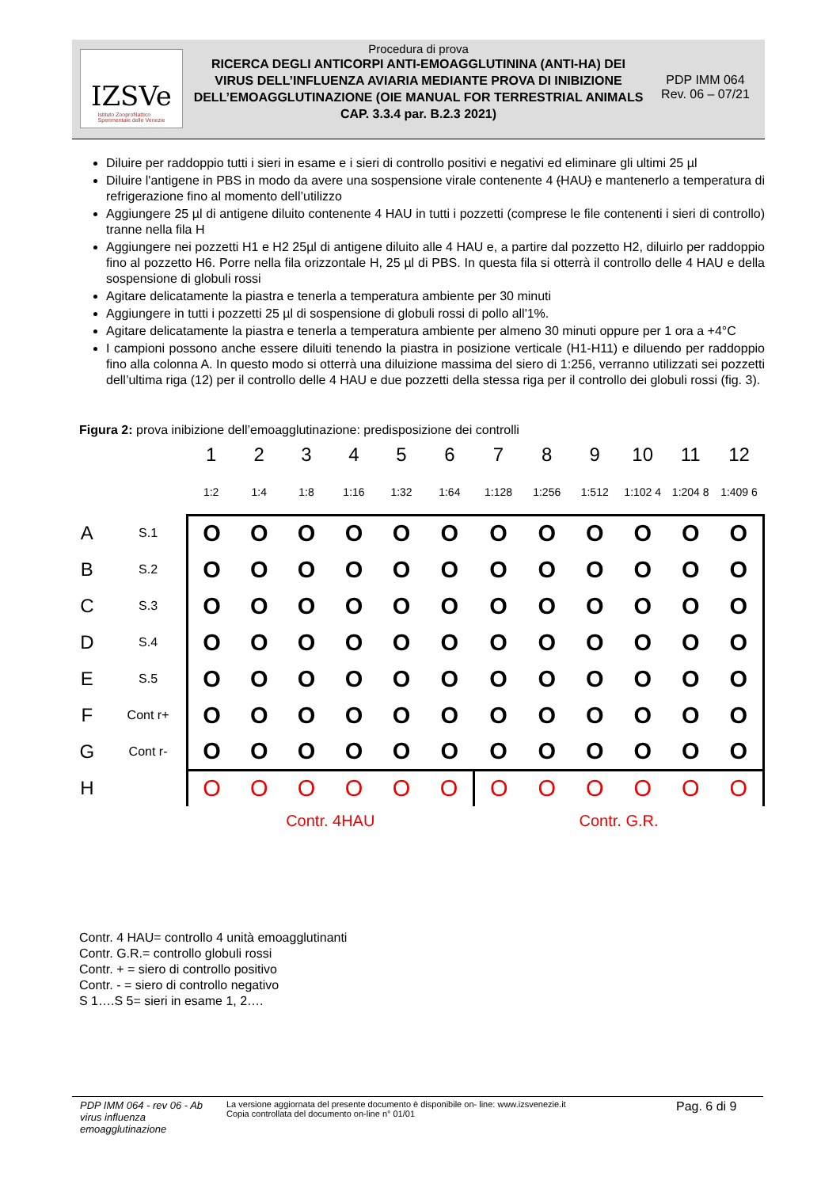IZSVe
Istituto Zooprofilattico
Sperimentale delle Venezie
Procedura di prova
RICERCA DEGLI ANTICORPI ANTI-EMOAGGLUTININA (ANTI-HA) DEI VIRUS DELL’INFLUENZA AVIARIA MEDIANTE PROVA DI INIBIZIONE DELL’EMOAGGLUTINAZIONE (OIE MANUAL FOR TERRESTRIAL ANIMALS CAP. 3.3.4 par. B.2.3 2021)
PDP IMM 064
Rev. 06 – 07/21
Diluire per raddoppio tutti i sieri in esame e i sieri di controllo positivi e negativi ed eliminare gli ultimi 25 µl
Diluire l'antigene in PBS in modo da avere una sospensione virale contenente 4 (HAU) e mantenerlo a temperatura di refrigerazione fino al momento dell’utilizzo
Aggiungere 25 µl di antigene diluito contenente 4 HAU in tutti i pozzetti (comprese le file contenenti i sieri di controllo) tranne nella fila H
Aggiungere nei pozzetti H1 e H2 25µl di antigene diluito alle 4 HAU e, a partire dal pozzetto H2, diluirlo per raddoppio fino al pozzetto H6. Porre nella fila orizzontale H, 25 µl di PBS. In questa fila si otterrà il controllo delle 4 HAU e della sospensione di globuli rossi
Agitare delicatamente la piastra e tenerla a temperatura ambiente per 30 minuti
Aggiungere in tutti i pozzetti 25 µl di sospensione di globuli rossi di pollo all'1%.
Agitare delicatamente la piastra e tenerla a temperatura ambiente per almeno 30 minuti oppure per 1 ora a +4°C
I campioni possono anche essere diluiti tenendo la piastra in posizione verticale (H1-H11) e diluendo per raddoppio fino alla colonna A. In questo modo si otterrà una diluizione massima del siero di 1:256, verranno utilizzati sei pozzetti dell’ultima riga (12) per il controllo delle 4 HAU e due pozzetti della stessa riga per il controllo dei globuli rossi (fig. 3).
Figura 2: prova inibizione dell’emoagglutinazione: predisposizione dei controlli
| | | 1 | 2 | 3 | 4 | 5 | 6 | 7 | 8 | 9 | 10 | 11 | 12 |
| | | 1:2 | 1:4 | 1:8 | 1:16 | 1:32 | 1:64 | 1:128 | 1:256 | 1:512 | 1:102 4 | 1:204 8 | 1:409 6 |
| A | S.1 | O | O | O | O | O | O | O | O | O | O | O | O |
| B | S.2 | O | O | O | O | O | O | O | O | O | O | O | O |
| C | S.3 | O | O | O | O | O | O | O | O | O | O | O | O |
| D | S.4 | O | O | O | O | O | O | O | O | O | O | O | O |
| E | S.5 | O | O | O | O | O | O | O | O | O | O | O | O |
| F | Cont r+ | O | O | O | O | O | O | O | O | O | O | O | O |
| G | Cont r- | O | O | O | O | O | O | O | O | O | O | O | O |
| H | | O | O | O | O | O | O | O | O | O | O | O | O |
| | | Contr. 4HAU | | | | | | Contr. G.R. | | | | | |
Contr. 4 HAU= controllo 4 unità emoagglutinanti
Contr. G.R.= controllo globuli rossi
Contr. + = siero di controllo positivo
Contr. - = siero di controllo negativo
S 1….S 5= sieri in esame 1, 2….
PDP IMM 064 - rev 06 - Ab virus influenza emoagglutinazione
La versione aggiornata del presente documento è disponibile on- line: www.izsvenezie.it
Copia controllata del documento on-line n° 01/01
Pag. 6 di 9